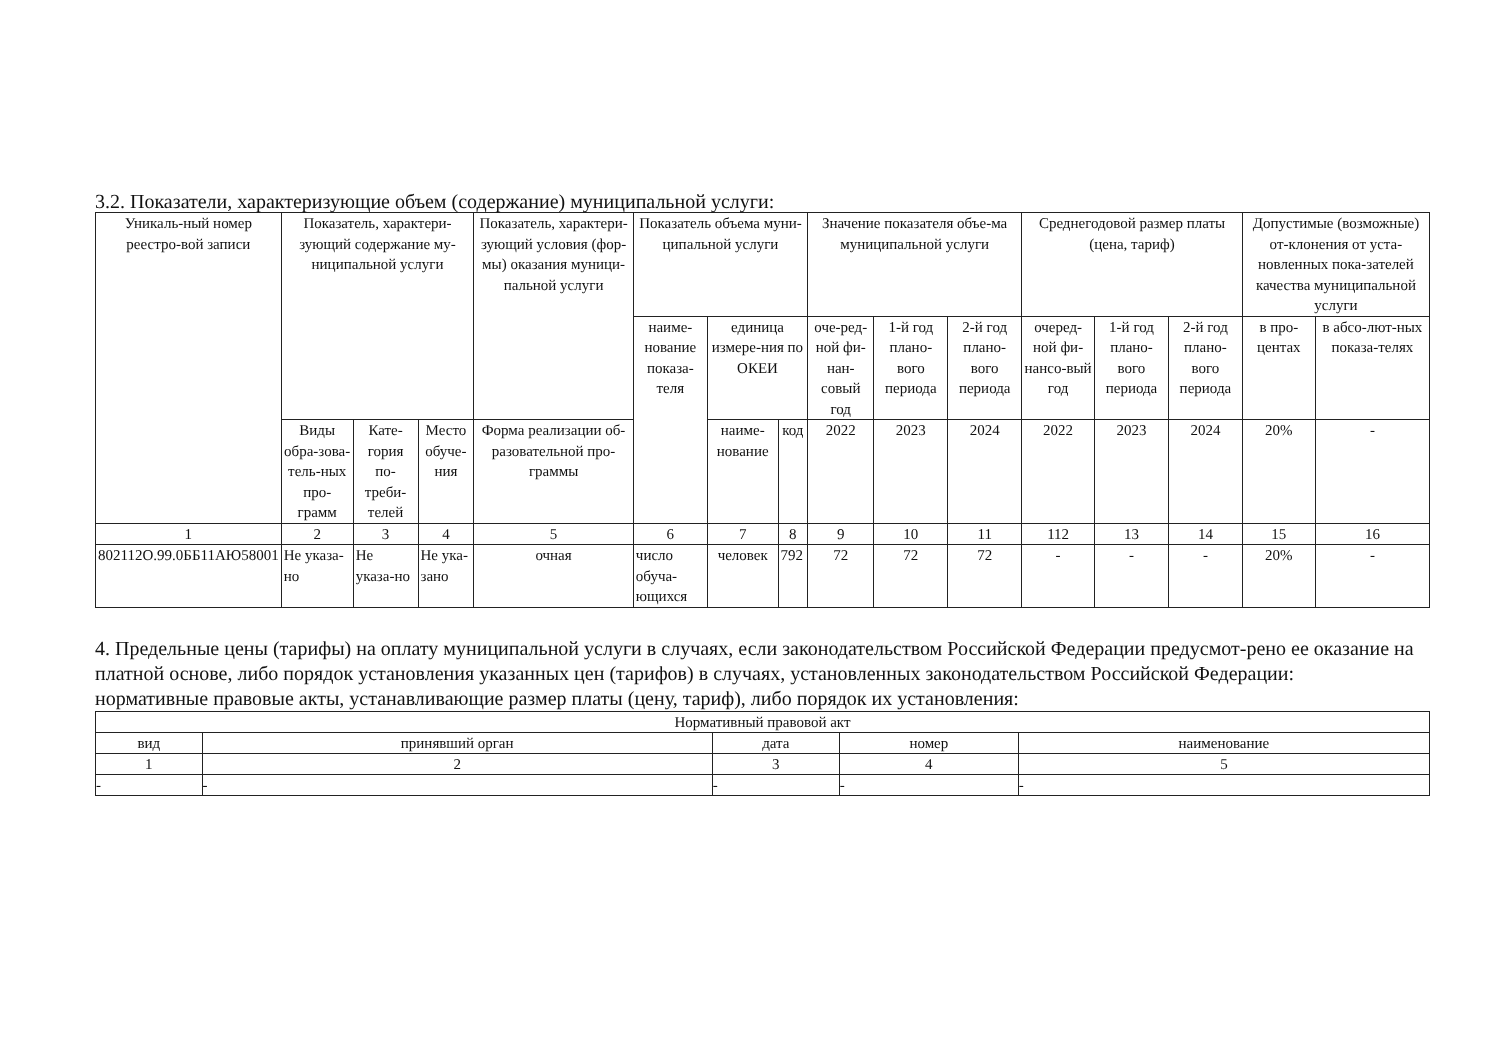3.2. Показатели, характеризующие объем (содержание) муниципальной услуги:
| Уникаль-ный номер реестро-вой записи | Показатель, характери-зующий содержание му-ниципальной услуги | | | Показатель, характери-зующий условия (фор-мы) оказания муници-пальной услуги | Показатель объема муни-ципальной услуги | | | Значение показателя объе-ма муниципальной услуги | | | Среднегодовой размер платы (цена, тариф) | | | Допустимые (возможные) от-клонения от уста-новленных пока-зателей качества муниципальной услуги | |
| --- | --- | --- | --- | --- | --- | --- | --- | --- | --- | --- | --- | --- | --- | --- | --- |
| | | | | | наиме-нование показа-теля | единица измере-ния по ОКЕИ | | оче-ред-ной фи-нан-совый год | 1-й год плано-вого периода | 2-й год плано-вого периода | очеред-ной фи-нансо-вый год | 1-й год плано-вого периода | 2-й год плано-вого периода | в про-центах | в абсо-лют-ных показа-телях |
| | Виды обра-зова-тель-ных про-грамм | Кате-гория по-треби-телей | Место обуче-ния | Форма реализации об-разовательной про-граммы | | наиме-нование | код | 2022 | 2023 | 2024 | 2022 | 2023 | 2024 | 20% | - |
| 1 | 2 | 3 | 4 | 5 | 6 | 7 | 8 | 9 | 10 | 11 | 112 | 13 | 14 | 15 | 16 |
| 802112О.99.0ББ11АЮ58001 | Не указа-но | Не указа-но | Не ука-зано | очная | число обуча-ющихся | человек | 792 | 72 | 72 | 72 | - | - | - | 20% | - |
4. Предельные цены (тарифы) на оплату муниципальной услуги в случаях, если законодательством Российской Федерации предусмот-рено ее оказание на платной основе, либо порядок установления указанных цен (тарифов) в случаях, установленных законодательством Российской Федерации:
нормативные правовые акты, устанавливающие размер платы (цену, тариф), либо порядок их установления:
| Нормативный правовой акт | | | | |
| --- | --- | --- | --- | --- |
| вид | принявший орган | дата | номер | наименование |
| 1 | 2 | 3 | 4 | 5 |
| - | - | - | - | - |